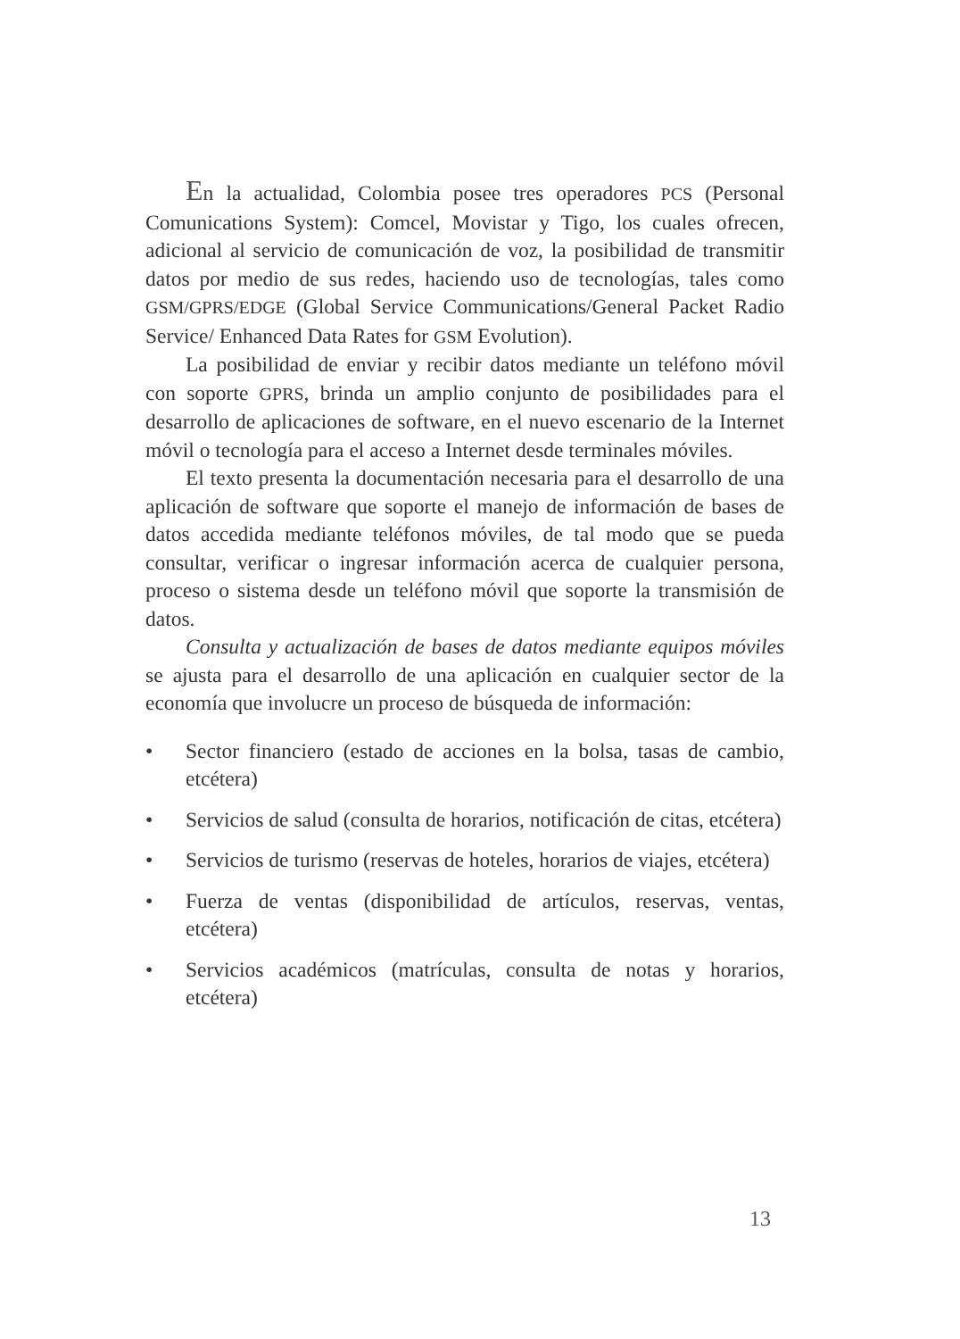En la actualidad, Colombia posee tres operadores PCS (Personal Comunications System): Comcel, Movistar y Tigo, los cuales ofrecen, adicional al servicio de comunicación de voz, la posibilidad de transmitir datos por medio de sus redes, haciendo uso de tecnologías, tales como GSM/GPRS/EDGE (Global Service Communications/General Packet Radio Service/ Enhanced Data Rates for GSM Evolution).
La posibilidad de enviar y recibir datos mediante un teléfono móvil con soporte GPRS, brinda un amplio conjunto de posibilidades para el desarrollo de aplicaciones de software, en el nuevo escenario de la Internet móvil o tecnología para el acceso a Internet desde terminales móviles.
El texto presenta la documentación necesaria para el desarrollo de una aplicación de software que soporte el manejo de información de bases de datos accedida mediante teléfonos móviles, de tal modo que se pueda consultar, verificar o ingresar información acerca de cualquier persona, proceso o sistema desde un teléfono móvil que soporte la transmisión de datos.
Consulta y actualización de bases de datos mediante equipos móviles se ajusta para el desarrollo de una aplicación en cualquier sector de la economía que involucre un proceso de búsqueda de información:
• Sector financiero (estado de acciones en la bolsa, tasas de cambio, etcétera)
• Servicios de salud (consulta de horarios, notificación de citas, etcétera)
• Servicios de turismo (reservas de hoteles, horarios de viajes, etcétera)
• Fuerza de ventas (disponibilidad de artículos, reservas, ventas, etcétera)
• Servicios académicos (matrículas, consulta de notas y horarios, etcétera)
13